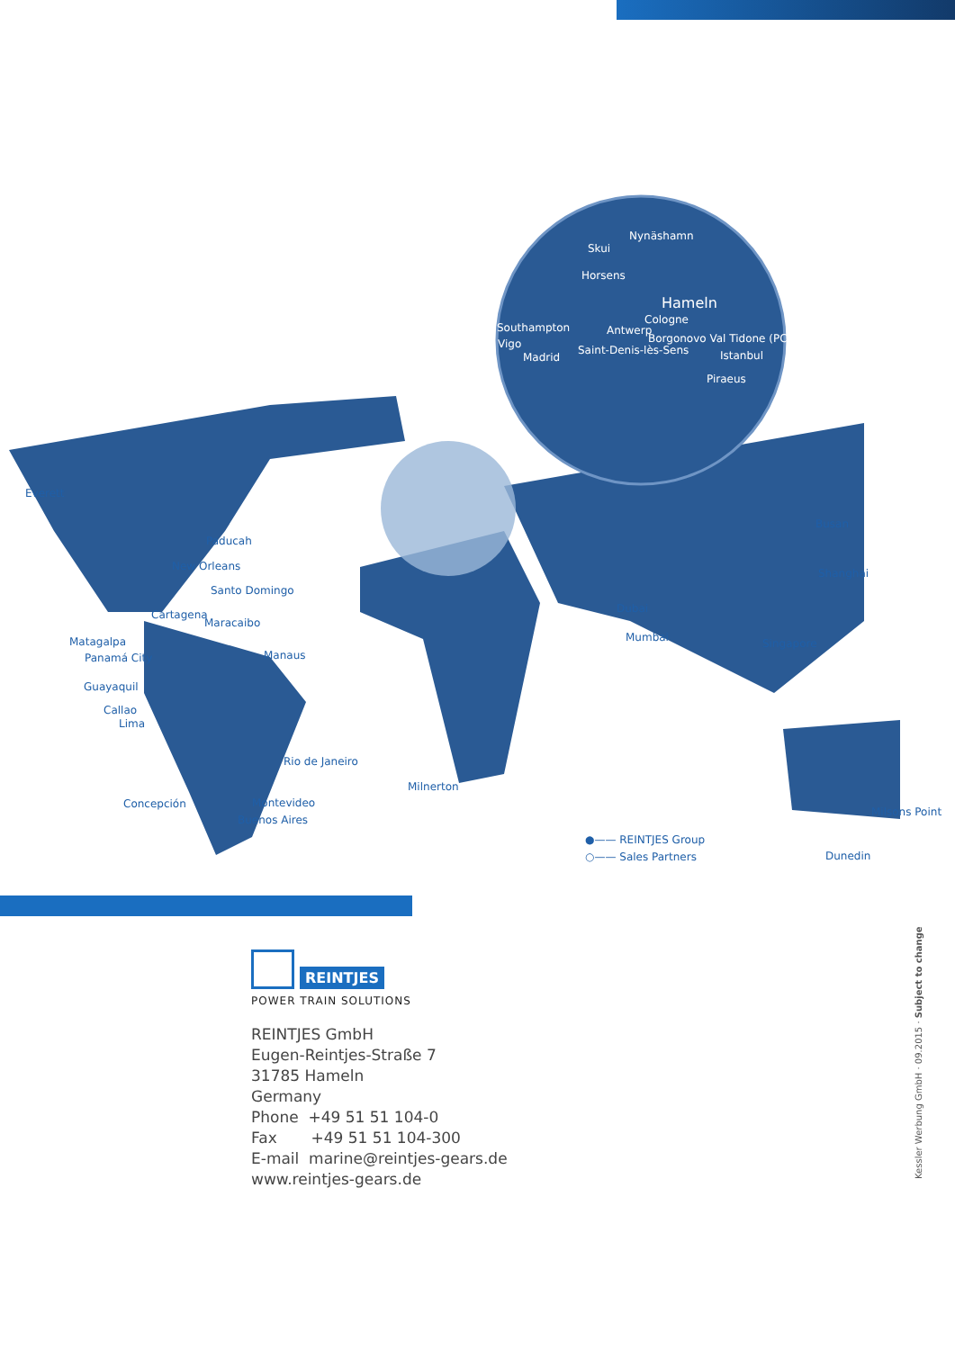Nynäshamn
Skui
Horsens
Hameln
Cologne
Southampton Antwerp
Borgonovo Val Tidone (PC) Vigo Saint-Denis-lès-Sens
Madrid Istanbul
Piraeus
Everett
Paducah
New Orleans
Santo Domingo
Cartagena
Maracaibo
Matagalpa
Panamá City Manaus
Guayaquil
Callao
Lima
Rio de Janeiro
Milnerton
Concepción Montevideo
Buenos Aires
Busan
Shanghai
Dubai
Mumbai Singapore
Milsons Point
Dunedin
●—— REINTJES Group
○—— Sales Partners
REINTJES
POWER TRAIN SOLUTIONS
REINTJES GmbH
Eugen-Reintjes-Straße 7
31785 Hameln
Germany
Phone +49 51 51 104-0
Fax +49 51 51 104-300
E-mail marine@reintjes-gears.de
www.reintjes-gears.de
Kessler Werbung GmbH · 09.2015 · Subject to change